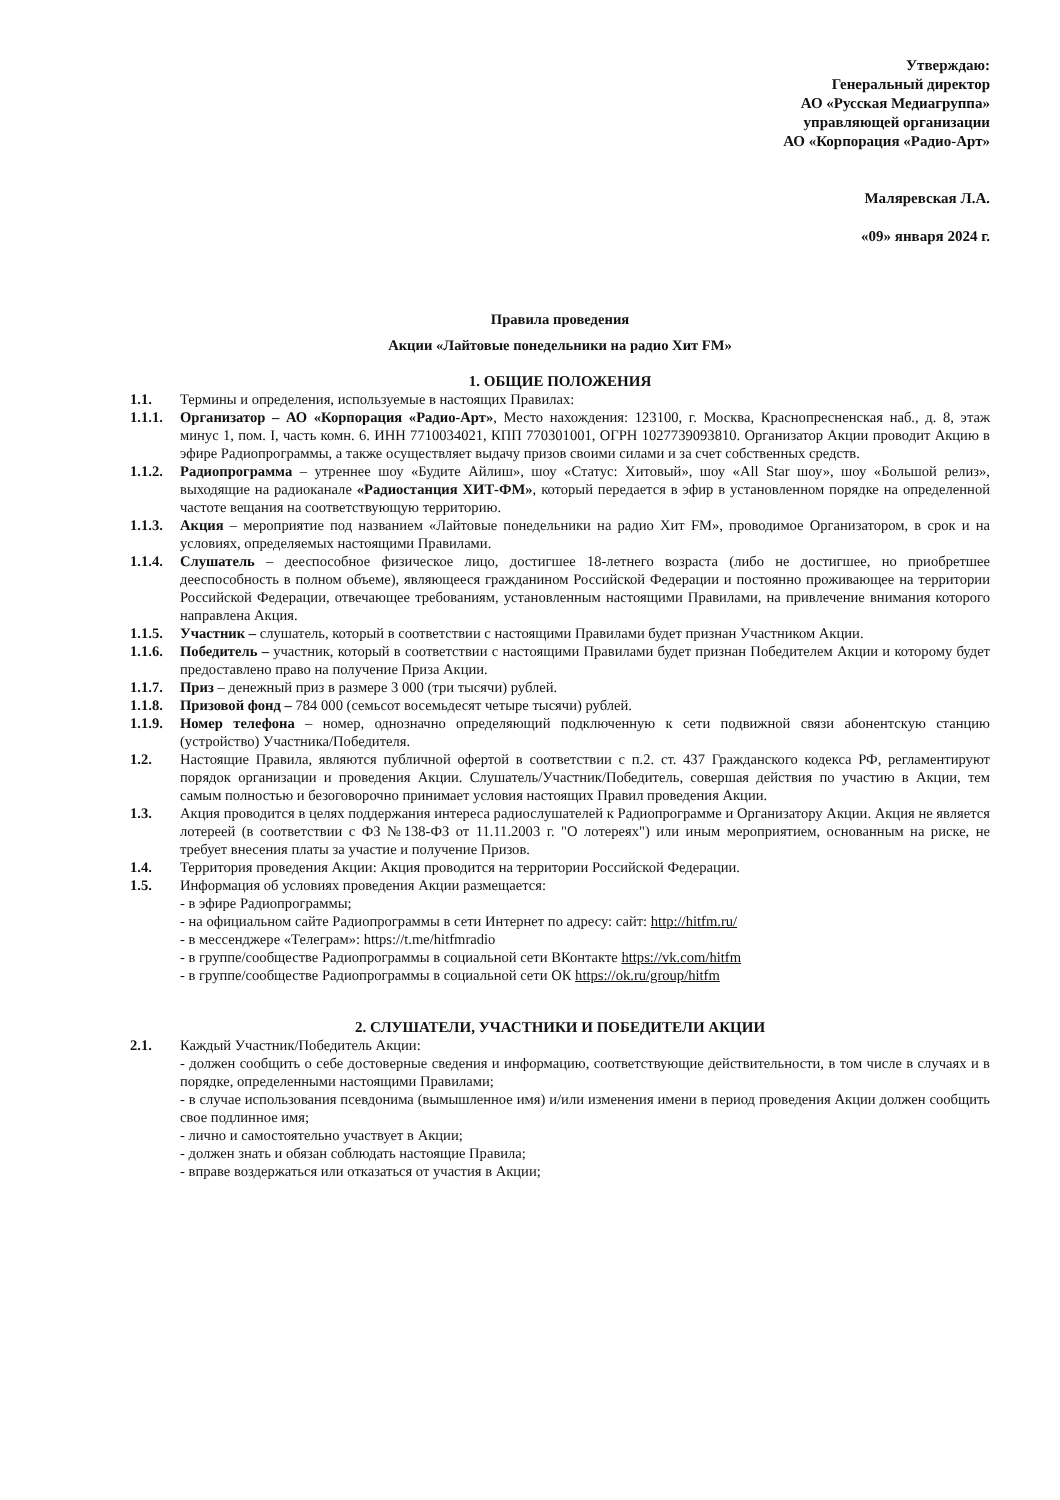Утверждаю:
Генеральный директор
АО «Русская Медиагруппа»
управляющей организации
АО «Корпорация «Радио-Арт»
Маляревская Л.А.
«09» января 2024 г.
Правила проведения
Акции «Лайтовые понедельники на радио Хит FM»
1. ОБЩИЕ ПОЛОЖЕНИЯ
1.1. Термины и определения, используемые в настоящих Правилах:
1.1.1. Организатор – АО «Корпорация «Радио-Арт», Место нахождения: 123100, г. Москва, Краснопресненская наб., д. 8, этаж минус 1, пом. I, часть комн. 6. ИНН 7710034021, КПП 770301001, ОГРН 1027739093810. Организатор Акции проводит Акцию в эфире Радиопрограммы, а также осуществляет выдачу призов своими силами и за счет собственных средств.
1.1.2. Радиопрограмма – утреннее шоу «Будите Айлиш», шоу «Статус: Хитовый», шоу «All Star шоу», шоу «Большой релиз», выходящие на радиоканале «Радиостанция ХИТ-ФМ», который передается в эфир в установленном порядке на определенной частоте вещания на соответствующую территорию.
1.1.3. Акция – мероприятие под названием «Лайтовые понедельники на радио Хит FM», проводимое Организатором, в срок и на условиях, определяемых настоящими Правилами.
1.1.4. Слушатель – дееспособное физическое лицо, достигшее 18-летнего возраста (либо не достигшее, но приобретшее дееспособность в полном объеме), являющееся гражданином Российской Федерации и постоянно проживающее на территории Российской Федерации, отвечающее требованиям, установленным настоящими Правилами, на привлечение внимания которого направлена Акция.
1.1.5. Участник – слушатель, который в соответствии с настоящими Правилами будет признан Участником Акции.
1.1.6. Победитель – участник, который в соответствии с настоящими Правилами будет признан Победителем Акции и которому будет предоставлено право на получение Приза Акции.
1.1.7. Приз – денежный приз в размере 3 000 (три тысячи) рублей.
1.1.8. Призовой фонд – 784 000 (семьсот восемьдесят четыре тысячи) рублей.
1.1.9. Номер телефона – номер, однозначно определяющий подключенную к сети подвижной связи абонентскую станцию (устройство) Участника/Победителя.
1.2. Настоящие Правила, являются публичной офертой в соответствии с п.2. ст. 437 Гражданского кодекса РФ, регламентируют порядок организации и проведения Акции. Слушатель/Участник/Победитель, совершая действия по участию в Акции, тем самым полностью и безоговорочно принимает условия настоящих Правил проведения Акции.
1.3. Акция проводится в целях поддержания интереса радиослушателей к Радиопрограмме и Организатору Акции. Акция не является лотереей (в соответствии с ФЗ №138-ФЗ от 11.11.2003 г. "О лотереях") или иным мероприятием, основанным на риске, не требует внесения платы за участие и получение Призов.
1.4. Территория проведения Акции: Акция проводится на территории Российской Федерации.
1.5. Информация об условиях проведения Акции размещается:
- в эфире Радиопрограммы;
- на официальном сайте Радиопрограммы в сети Интернет по адресу: сайт: http://hitfm.ru/
- в мессенджере «Телеграм»: https://t.me/hitfmradio
- в группе/сообществе Радиопрограммы в социальной сети ВКонтакте https://vk.com/hitfm
- в группе/сообществе Радиопрограммы в социальной сети ОК https://ok.ru/group/hitfm
2. СЛУШАТЕЛИ, УЧАСТНИКИ И ПОБЕДИТЕЛИ АКЦИИ
2.1. Каждый Участник/Победитель Акции:
- должен сообщить о себе достоверные сведения и информацию, соответствующие действительности, в том числе в случаях и в порядке, определенными настоящими Правилами;
- в случае использования псевдонима (вымышленное имя) и/или изменения имени в период проведения Акции должен сообщить свое подлинное имя;
- лично и самостоятельно участвует в Акции;
- должен знать и обязан соблюдать настоящие Правила;
- вправе воздержаться или отказаться от участия в Акции;